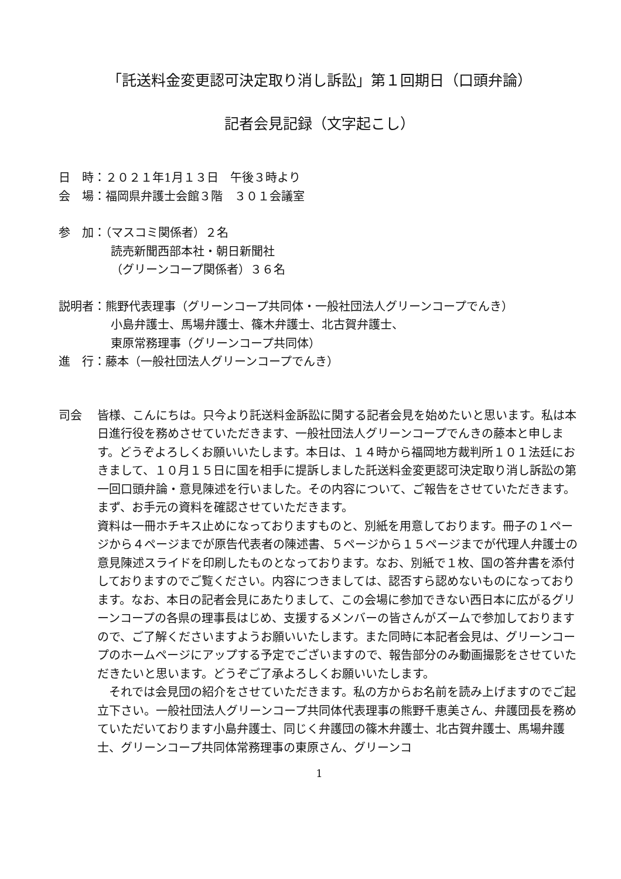「託送料金変更認可決定取り消し訴訟」第１回期日（口頭弁論）
記者会見記録（文字起こし）
日　時：２０２１年1月１３日　午後３時より
会　場：福岡県弁護士会館３階　３０１会議室
参　加：（マスコミ関係者）２名
読売新聞西部本社・朝日新聞社
（グリーンコープ関係者）３６名
説明者：熊野代表理事（グリーンコープ共同体・一般社団法人グリーンコープでんき）
小島弁護士、馬場弁護士、篠木弁護士、北古賀弁護士、
東原常務理事（グリーンコープ共同体）
進　行：藤本（一般社団法人グリーンコープでんき）
司会 皆様、こんにちは。只今より託送料金訴訟に関する記者会見を始めたいと思います。私は本日進行役を務めさせていただきます、一般社団法人グリーンコープでんきの藤本と申します。どうぞよろしくお願いいたします。本日は、１４時から福岡地方裁判所１０１法廷におきまして、１０月１５日に国を相手に提訴しました託送料金変更認可決定取り消し訴訟の第一回口頭弁論・意見陳述を行いました。その内容について、ご報告をさせていただきます。まず、お手元の資料を確認させていただきます。
資料は一冊ホチキス止めになっておりますものと、別紙を用意しております。冊子の１ページから４ページまでが原告代表者の陳述書、５ページから１５ページまでが代理人弁護士の意見陳述スライドを印刷したものとなっております。なお、別紙で１枚、国の答弁書を添付しておりますのでご覧ください。内容につきましては、認否すら認めないものになっております。なお、本日の記者会見にあたりまして、この会場に参加できない西日本に広がるグリーンコープの各県の理事長はじめ、支援するメンバーの皆さんがズームで参加しておりますので、ご了解くださいますようお願いいたします。また同時に本記者会見は、グリーンコープのホームページにアップする予定でございますので、報告部分のみ動画撮影をさせていただきたいと思います。どうぞご了承よろしくお願いいたします。
　それでは会見団の紹介をさせていただきます。私の方からお名前を読み上げますのでご起立下さい。一般社団法人グリーンコープ共同体代表理事の熊野千恵美さん、弁護団長を務めていただいております小島弁護士、同じく弁護団の篠木弁護士、北古賀弁護士、馬場弁護士、グリーンコープ共同体常務理事の東原さん、グリーンコ
1